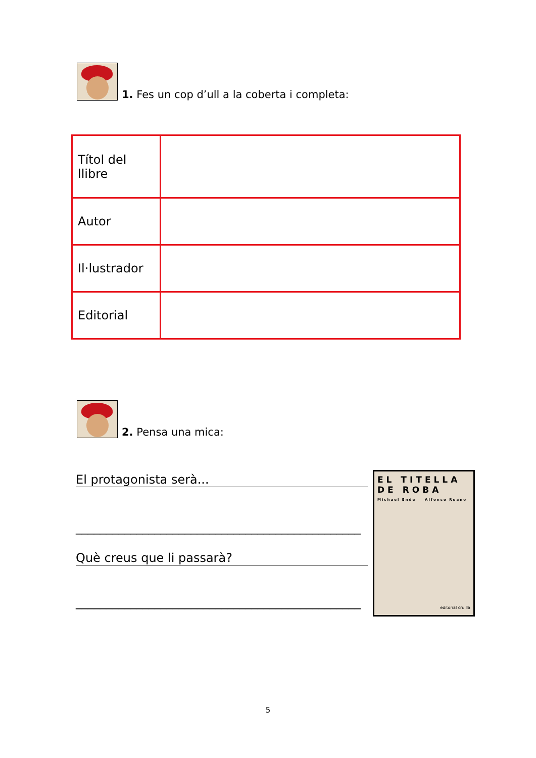1. Fes un cop d’ull a la coberta i completa:
| Títol del llibre | |
| Autor | |
| Il·lustrador | |
| Editorial | |
2. Pensa una mica:
El protagonista serà...
_______________________________________________
Què creus que li passarà?
_______________________________________________
EL TITELLA
DE ROBA
Michael Ende Alfonso Ruano
editorial cruilla
5